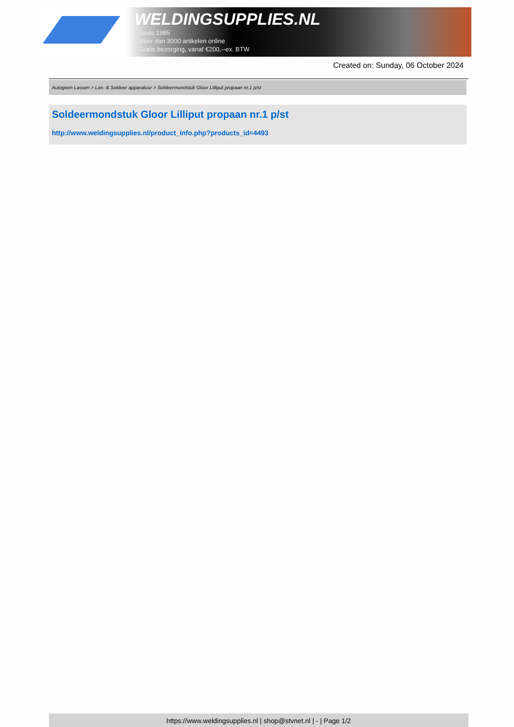WELDINGSUPPLIES.NL
- Sinds 1985
- Méér dan 3000 artikelen online
- Gratis bezorging, vanaf €200,--ex. BTW
Created on: Sunday, 06 October 2024
Autogeen Lassen > Las- & Soldeer apparatuur > Soldeermondstuk Gloor Lilliput propaan nr.1 p/st
Soldeermondstuk Gloor Lilliput propaan nr.1 p/st
http://www.weldingsupplies.nl/product_info.php?products_id=4493
https://www.weldingsupplies.nl | shop@stvnet.nl | - | Page 1/2